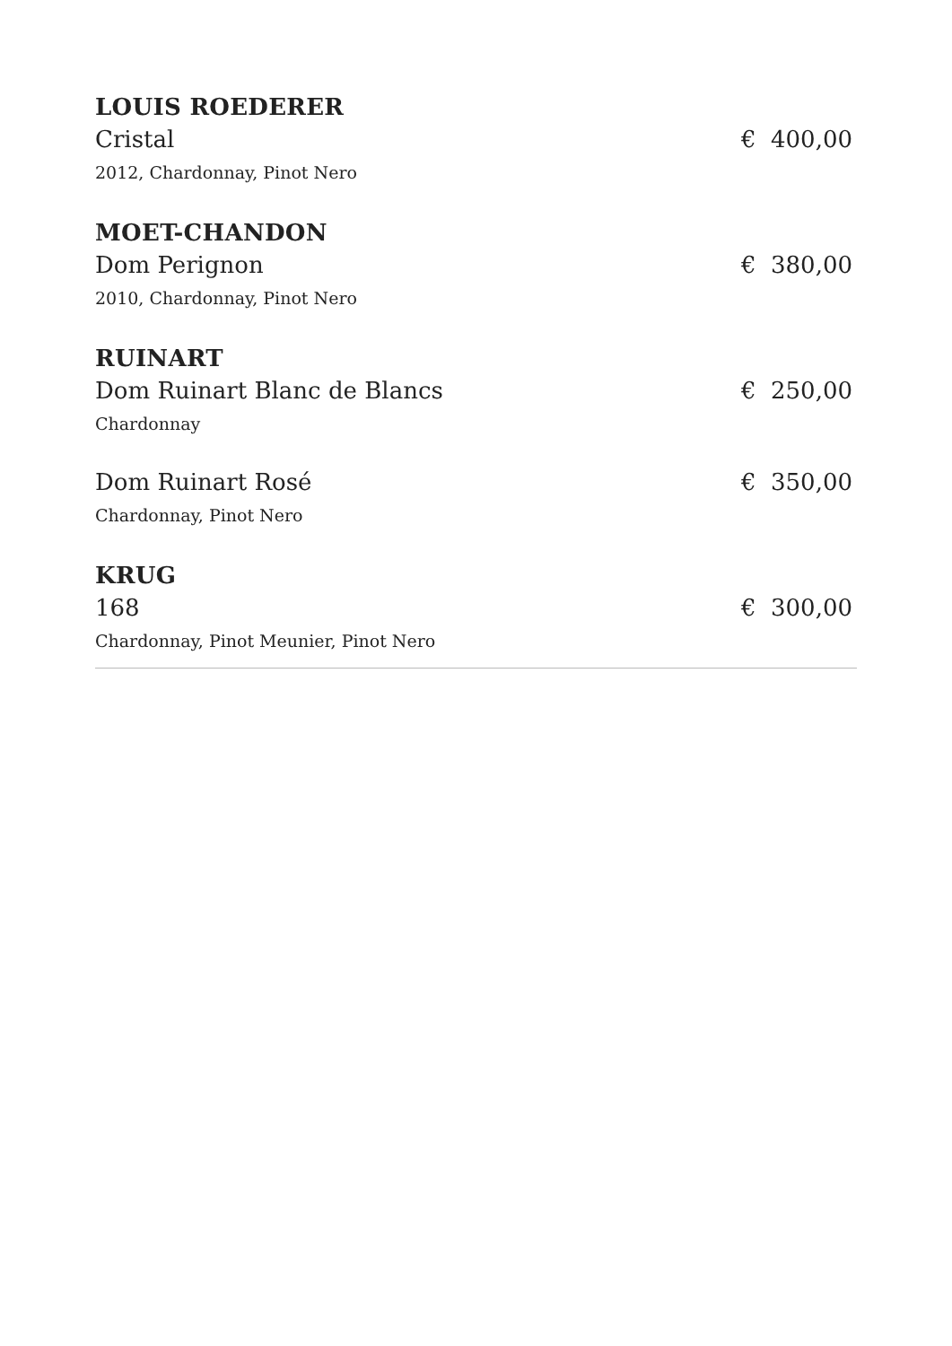LOUIS ROEDERER
Cristal € 400,00
2012, Chardonnay, Pinot Nero
MOET-CHANDON
Dom Perignon € 380,00
2010, Chardonnay, Pinot Nero
RUINART
Dom Ruinart Blanc de Blancs € 250,00
Chardonnay
Dom Ruinart Rosé € 350,00
Chardonnay, Pinot Nero
KRUG
168 € 300,00
Chardonnay, Pinot Meunier, Pinot Nero